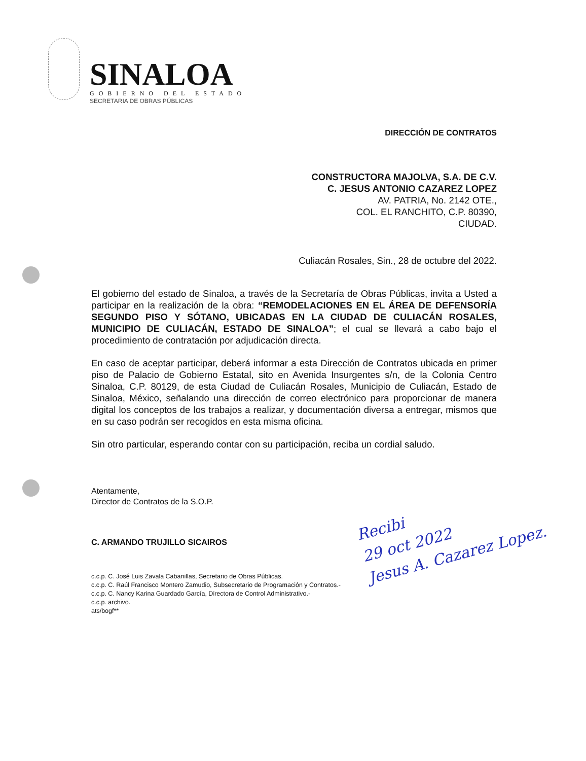SINALOA
GOBIERNO DEL ESTADO
SECRETARIA DE OBRAS PÚBLICAS
DIRECCIÓN DE CONTRATOS
CONSTRUCTORA MAJOLVA, S.A. DE C.V.
C. JESUS ANTONIO CAZAREZ LOPEZ
AV. PATRIA, No. 2142 OTE.,
COL. EL RANCHITO, C.P. 80390,
CIUDAD.
Culiacán Rosales, Sin., 28 de octubre del 2022.
El gobierno del estado de Sinaloa, a través de la Secretaría de Obras Públicas, invita a Usted a participar en la realización de la obra: “REMODELACIONES EN EL ÁREA DE DEFENSORÍA SEGUNDO PISO Y SÓTANO, UBICADAS EN LA CIUDAD DE CULIACÁN ROSALES, MUNICIPIO DE CULIACÁN, ESTADO DE SINALOA”; el cual se llevará a cabo bajo el procedimiento de contratación por adjudicación directa.
En caso de aceptar participar, deberá informar a esta Dirección de Contratos ubicada en primer piso de Palacio de Gobierno Estatal, sito en Avenida Insurgentes s/n, de la Colonia Centro Sinaloa, C.P. 80129, de esta Ciudad de Culiacán Rosales, Municipio de Culiacán, Estado de Sinaloa, México, señalando una dirección de correo electrónico para proporcionar de manera digital los conceptos de los trabajos a realizar, y documentación diversa a entregar, mismos que en su caso podrán ser recogidos en esta misma oficina.
Sin otro particular, esperando contar con su participación, reciba un cordial saludo.
Atentamente,
Director de Contratos de la S.O.P.
C. ARMANDO TRUJILLO SICAIROS
c.c.p. C. José Luis Zavala Cabanillas, Secretario de Obras Públicas.
c.c.p. C. Raúl Francisco Montero Zamudio, Subsecretario de Programación y Contratos.-
c.c.p. C. Nancy Karina Guardado García, Directora de Control Administrativo.-
c.c.p. archivo.
ats/bogf**
Recibi
29 oct 2022
Jesus A. Cazarez Lopez.